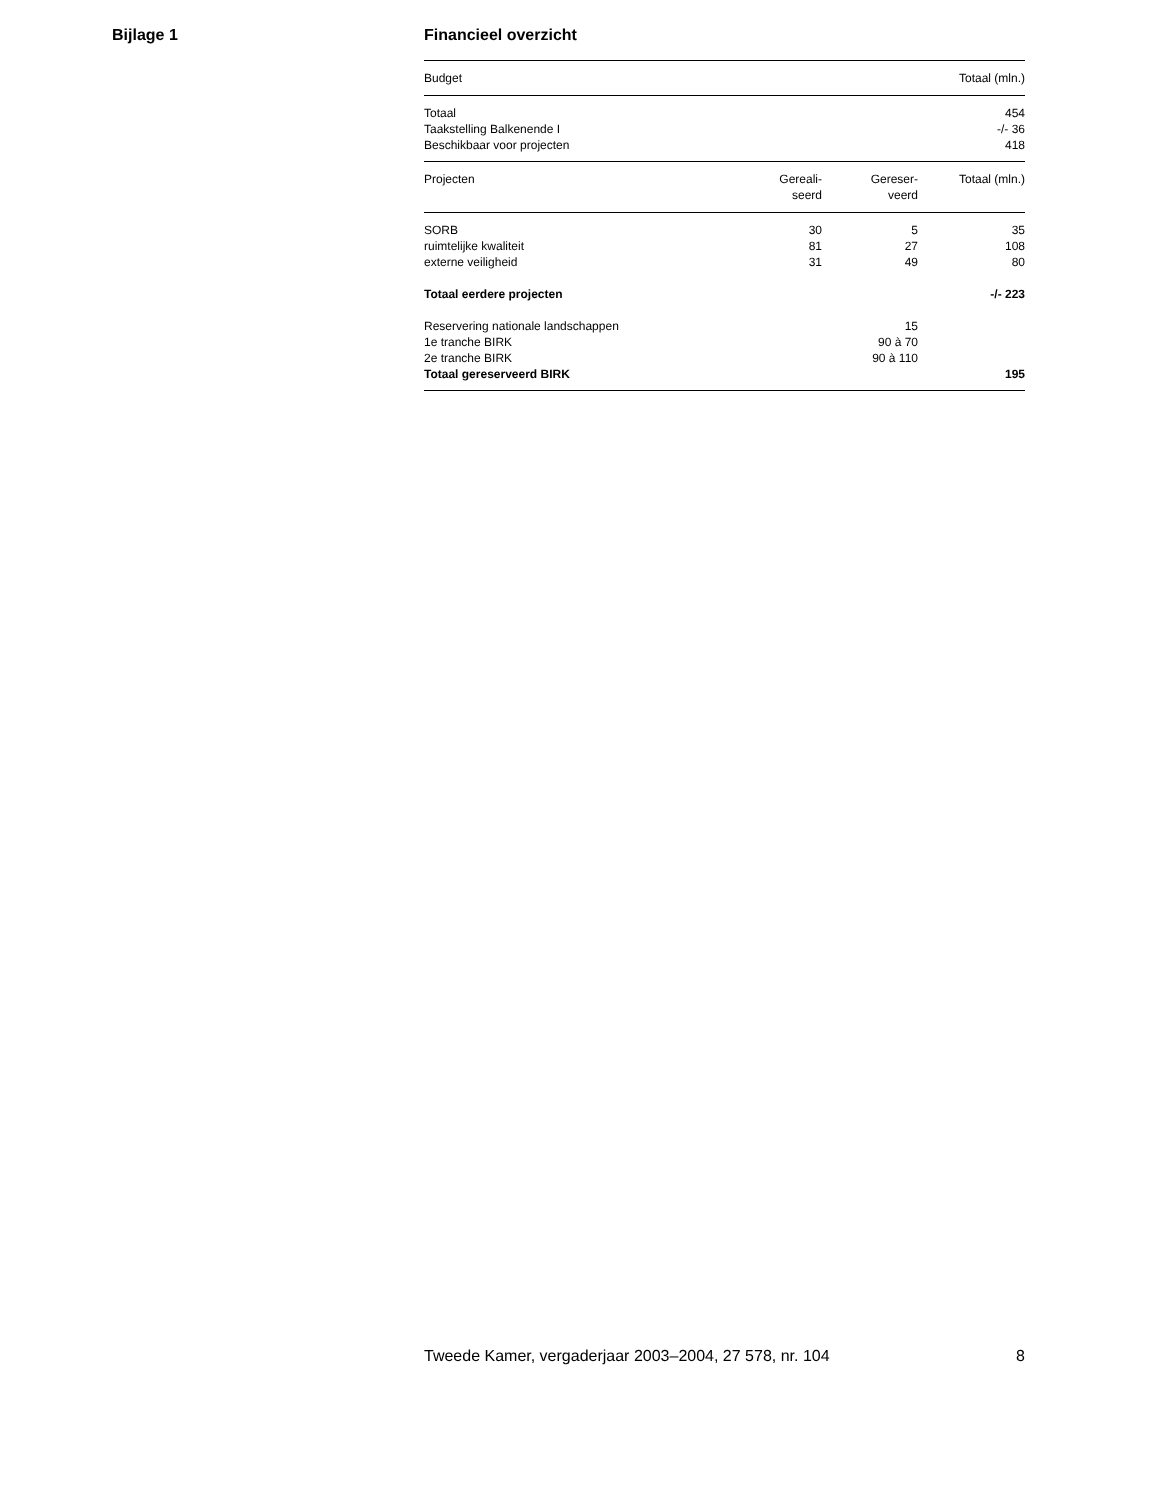Bijlage 1
Financieel overzicht
| Budget | | | Totaal (mln.) |
| --- | --- | --- | --- |
| Totaal | | | 454 |
| Taakstelling Balkenende I | | | -/- 36 |
| Beschikbaar voor projecten | | | 418 |
| Projecten | Gereali- seerd | Gereser- veerd | Totaal (mln.) |
| SORB | 30 | 5 | 35 |
| ruimtelijke kwaliteit | 81 | 27 | 108 |
| externe veiligheid | 31 | 49 | 80 |
| Totaal eerdere projecten | | | -/- 223 |
| Reservering nationale landschappen | | 15 | |
| 1e tranche BIRK | | 90 à 70 | |
| 2e tranche BIRK | | 90 à 110 | |
| Totaal gereserveerd BIRK | | | 195 |
Tweede Kamer, vergaderjaar 2003–2004, 27 578, nr. 104 8